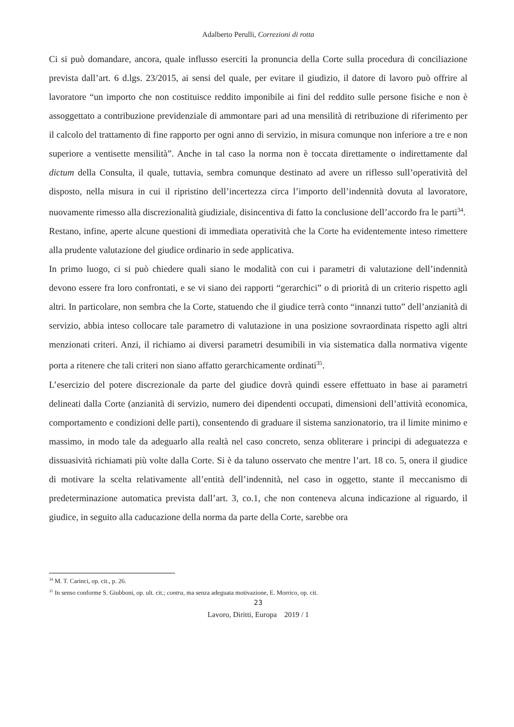Adalberto Perulli, Correzioni di rotta
Ci si può domandare, ancora, quale influsso eserciti la pronuncia della Corte sulla procedura di conciliazione prevista dall’art. 6 d.lgs. 23/2015, ai sensi del quale, per evitare il giudizio, il datore di lavoro può offrire al lavoratore “un importo che non costituisce reddito imponibile ai fini del reddito sulle persone fisiche e non è assoggettato a contribuzione previdenziale di ammontare pari ad una mensilità di retribuzione di riferimento per il calcolo del trattamento di fine rapporto per ogni anno di servizio, in misura comunque non inferiore a tre e non superiore a ventisette mensilità”. Anche in tal caso la norma non è toccata direttamente o indirettamente dal dictum della Consulta, il quale, tuttavia, sembra comunque destinato ad avere un riflesso sull’operatività del disposto, nella misura in cui il ripristino dell’incertezza circa l’importo dell’indennità dovuta al lavoratore, nuovamente rimesso alla discrezionalità giudiziale, disincentiva di fatto la conclusione dell’accordo fra le parti<sup>34</sup>.
Restano, infine, aperte alcune questioni di immediata operatività che la Corte ha evidentemente inteso rimettere alla prudente valutazione del giudice ordinario in sede applicativa.
In primo luogo, ci si può chiedere quali siano le modalità con cui i parametri di valutazione dell’indennità devono essere fra loro confrontati, e se vi siano dei rapporti “gerarchici” o di priorità di un criterio rispetto agli altri. In particolare, non sembra che la Corte, statuendo che il giudice terrà conto “innanzi tutto” dell’anzianità di servizio, abbia inteso collocare tale parametro di valutazione in una posizione sovraordinata rispetto agli altri menzionati criteri. Anzi, il richiamo ai diversi parametri desumibili in via sistematica dalla normativa vigente porta a ritenere che tali criteri non siano affatto gerarchicamente ordinati<sup>35</sup>.
L’esercizio del potere discrezionale da parte del giudice dovrà quindi essere effettuato in base ai parametri delineati dalla Corte (anzianità di servizio, numero dei dipendenti occupati, dimensioni dell’attività economica, comportamento e condizioni delle parti), consentendo di graduare il sistema sanzionatorio, tra il limite minimo e massimo, in modo tale da adeguarlo alla realtà nel caso concreto, senza obliterare i principi di adeguatezza e dissuasività richiamati più volte dalla Corte. Si è da taluno osservato che mentre l’art. 18 co. 5, onera il giudice di motivare la scelta relativamente all’entità dell’indennità, nel caso in oggetto, stante il meccanismo di predeterminazione automatica prevista dall’art. 3, co.1, che non conteneva alcuna indicazione al riguardo, il giudice, in seguito alla caducazione della norma da parte della Corte, sarebbe ora
<sup>34</sup> M. T. Carinci, op. cit., p. 26.
<sup>35</sup> In senso conforme S. Giubboni, op. ult. cit.; contra, ma senza adeguata motivazione, E. Morrico, op. cit.
23
Lavoro, Diritti, Europa 2019 / 1